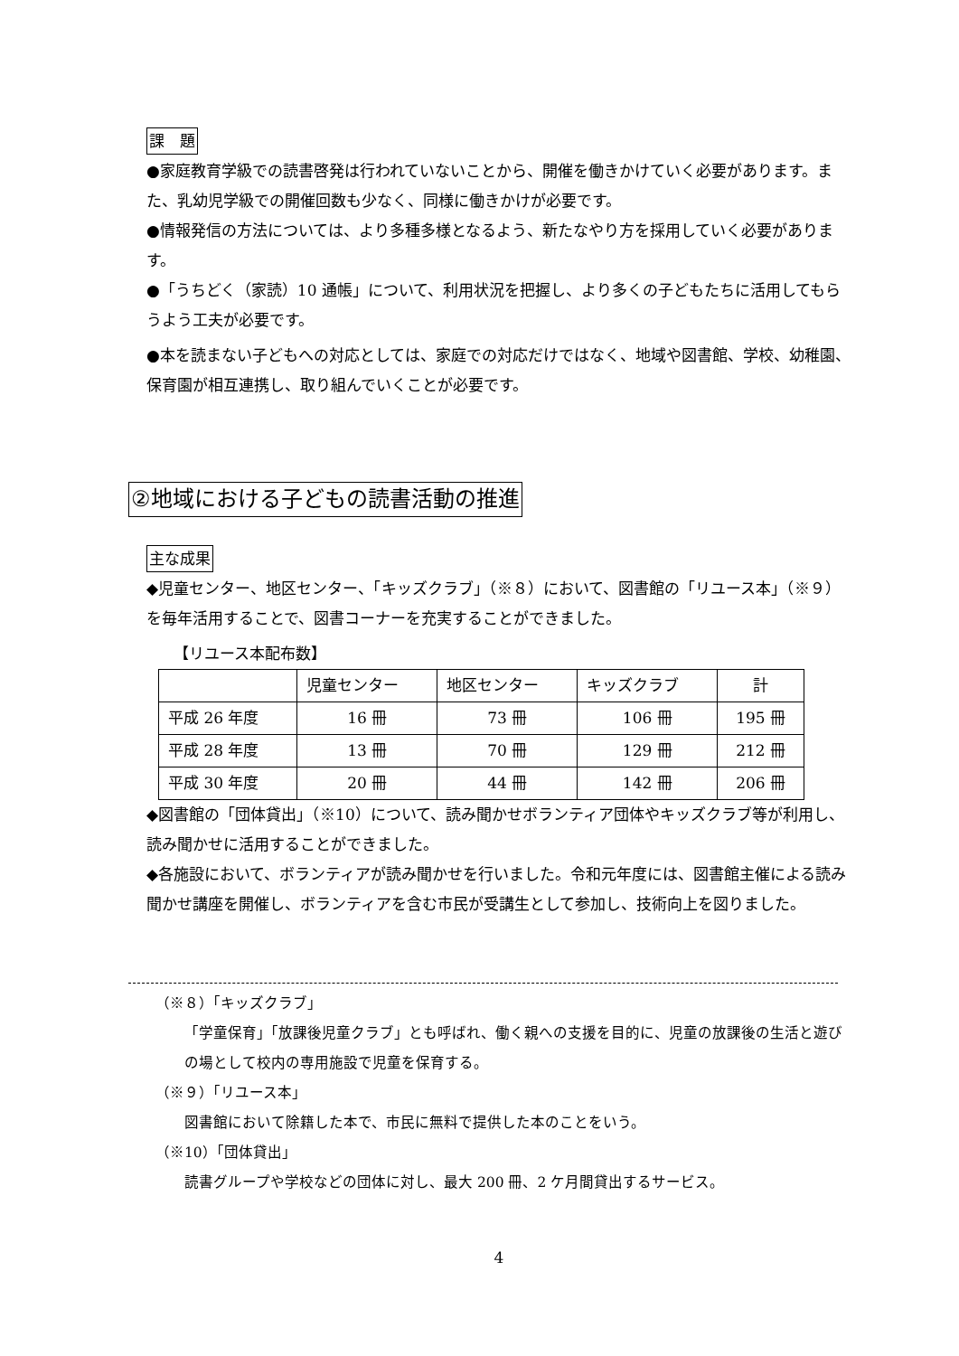課　題
●家庭教育学級での読書啓発は行われていないことから、開催を働きかけていく必要があります。また、乳幼児学級での開催回数も少なく、同様に働きかけが必要です。
●情報発信の方法については、より多種多様となるよう、新たなやり方を採用していく必要があります。
●「うちどく（家読）10 通帳」について、利用状況を把握し、より多くの子どもたちに活用してもらうよう工夫が必要です。
●本を読まない子どもへの対応としては、家庭での対応だけではなく、地域や図書館、学校、幼稚園、保育園が相互連携し、取り組んでいくことが必要です。
②地域における子どもの読書活動の推進
主な成果
◆児童センター、地区センター、「キッズクラブ」（※８）において、図書館の「リユース本」（※９）を毎年活用することで、図書コーナーを充実することができました。
【リユース本配布数】
| | 児童センター | 地区センター | キッズクラブ | 計 |
| 平成 26 年度 | 16 冊 | 73 冊 | 106 冊 | 195 冊 |
| 平成 28 年度 | 13 冊 | 70 冊 | 129 冊 | 212 冊 |
| 平成 30 年度 | 20 冊 | 44 冊 | 142 冊 | 206 冊 |
◆図書館の「団体貸出」（※10）について、読み聞かせボランティア団体やキッズクラブ等が利用し、読み聞かせに活用することができました。
◆各施設において、ボランティアが読み聞かせを行いました。令和元年度には、図書館主催による読み聞かせ講座を開催し、ボランティアを含む市民が受講生として参加し、技術向上を図りました。
（※８）「キッズクラブ」
「学童保育」「放課後児童クラブ」とも呼ばれ、働く親への支援を目的に、児童の放課後の生活と遊びの場として校内の専用施設で児童を保育する。
（※９）「リユース本」
図書館において除籍した本で、市民に無料で提供した本のことをいう。
（※10）「団体貸出」
読書グループや学校などの団体に対し、最大 200 冊、2 ケ月間貸出するサービス。
4